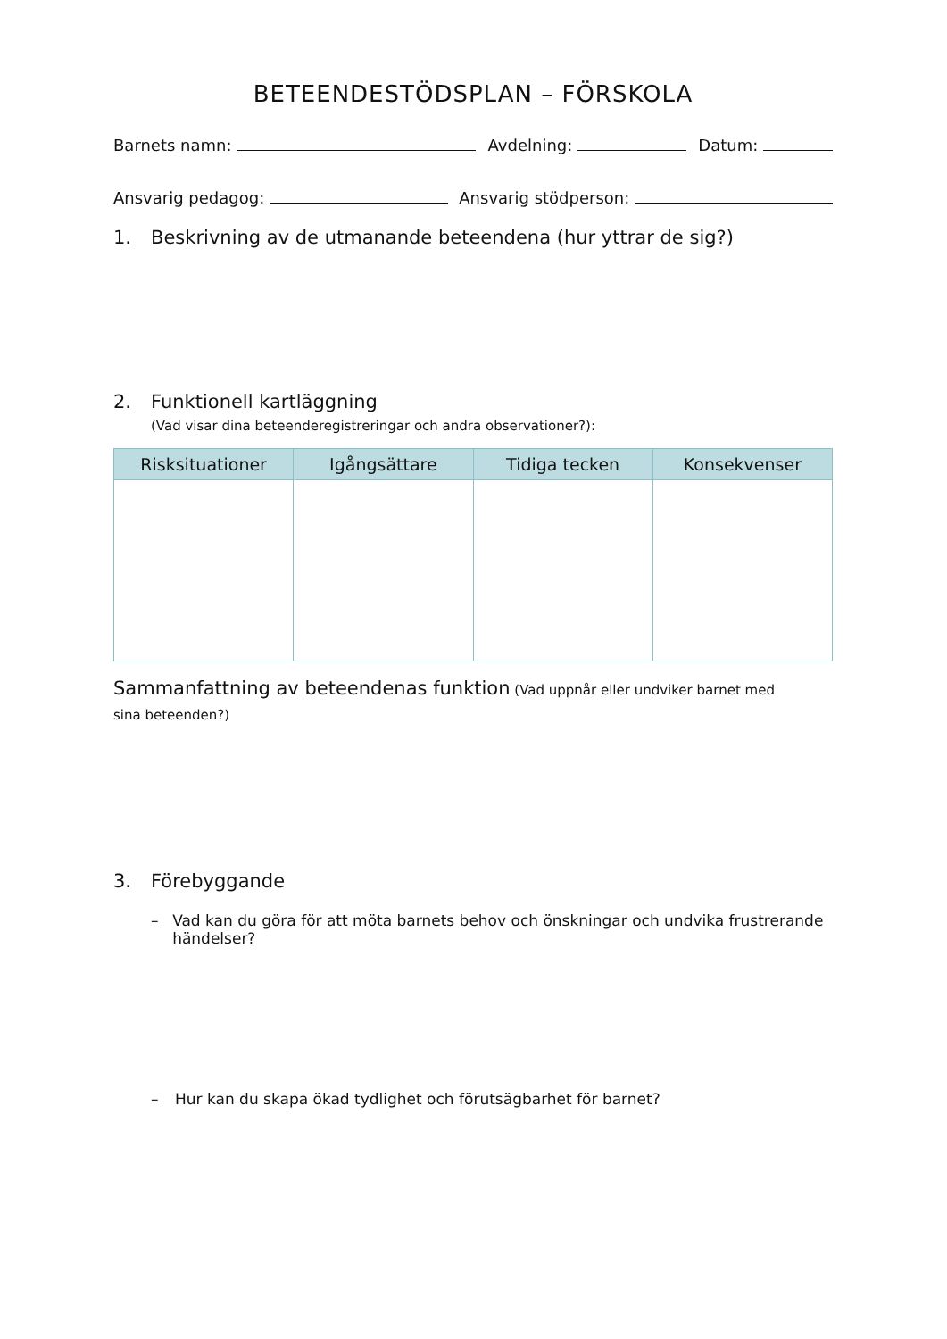BETEENDESTÖDSPLAN – FÖRSKOLA
Barnets namn: Avdelning: Datum:
Ansvarig pedagog: Ansvarig stödperson:
1. Beskrivning av de utmanande beteendena (hur yttrar de sig?)
2. Funktionell kartläggning
(Vad visar dina beteenderegistreringar och andra observationer?):
| Risksituationer | Igångsättare | Tidiga tecken | Konsekvenser |
| --- | --- | --- | --- |
Sammanfattning av beteendenas funktion (Vad uppnår eller undviker barnet med sina beteenden?)
3. Förebyggande
– Vad kan du göra för att möta barnets behov och önskningar och undvika frustrerande händelser?
– Hur kan du skapa ökad tydlighet och förutsägbarhet för barnet?